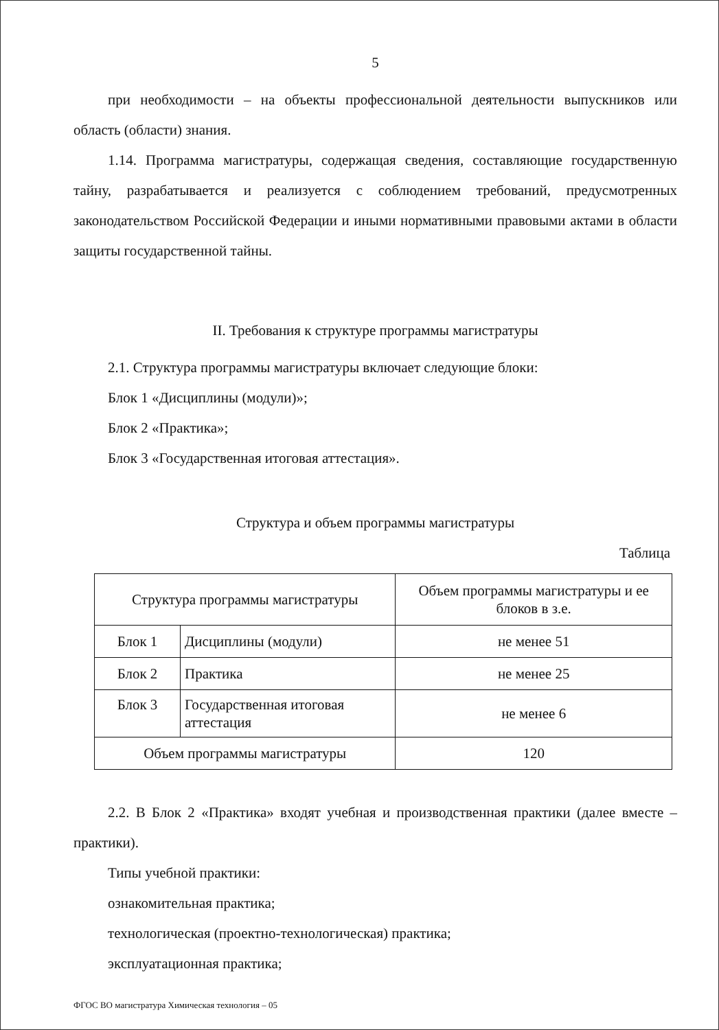5
при необходимости – на объекты профессиональной деятельности выпускников или область (области) знания.
1.14. Программа магистратуры, содержащая сведения, составляющие государственную тайну, разрабатывается и реализуется с соблюдением требований, предусмотренных законодательством Российской Федерации и иными нормативными правовыми актами в области защиты государственной тайны.
II. Требования к структуре программы магистратуры
2.1. Структура программы магистратуры включает следующие блоки:
Блок 1 «Дисциплины (модули)»;
Блок 2 «Практика»;
Блок 3 «Государственная итоговая аттестация».
Структура и объем программы магистратуры
Таблица
| Структура программы магистратуры | | Объем программы магистратуры и ее блоков в з.е. |
| Блок 1 | Дисциплины (модули) | не менее 51 |
| Блок 2 | Практика | не менее 25 |
| Блок 3 | Государственная итоговая аттестация | не менее 6 |
| Объем программы магистратуры | | 120 |
2.2. В Блок 2 «Практика» входят учебная и производственная практики (далее вместе – практики).
Типы учебной практики:
ознакомительная практика;
технологическая (проектно-технологическая) практика;
эксплуатационная практика;
ФГОС ВО магистратура Химическая технология – 05